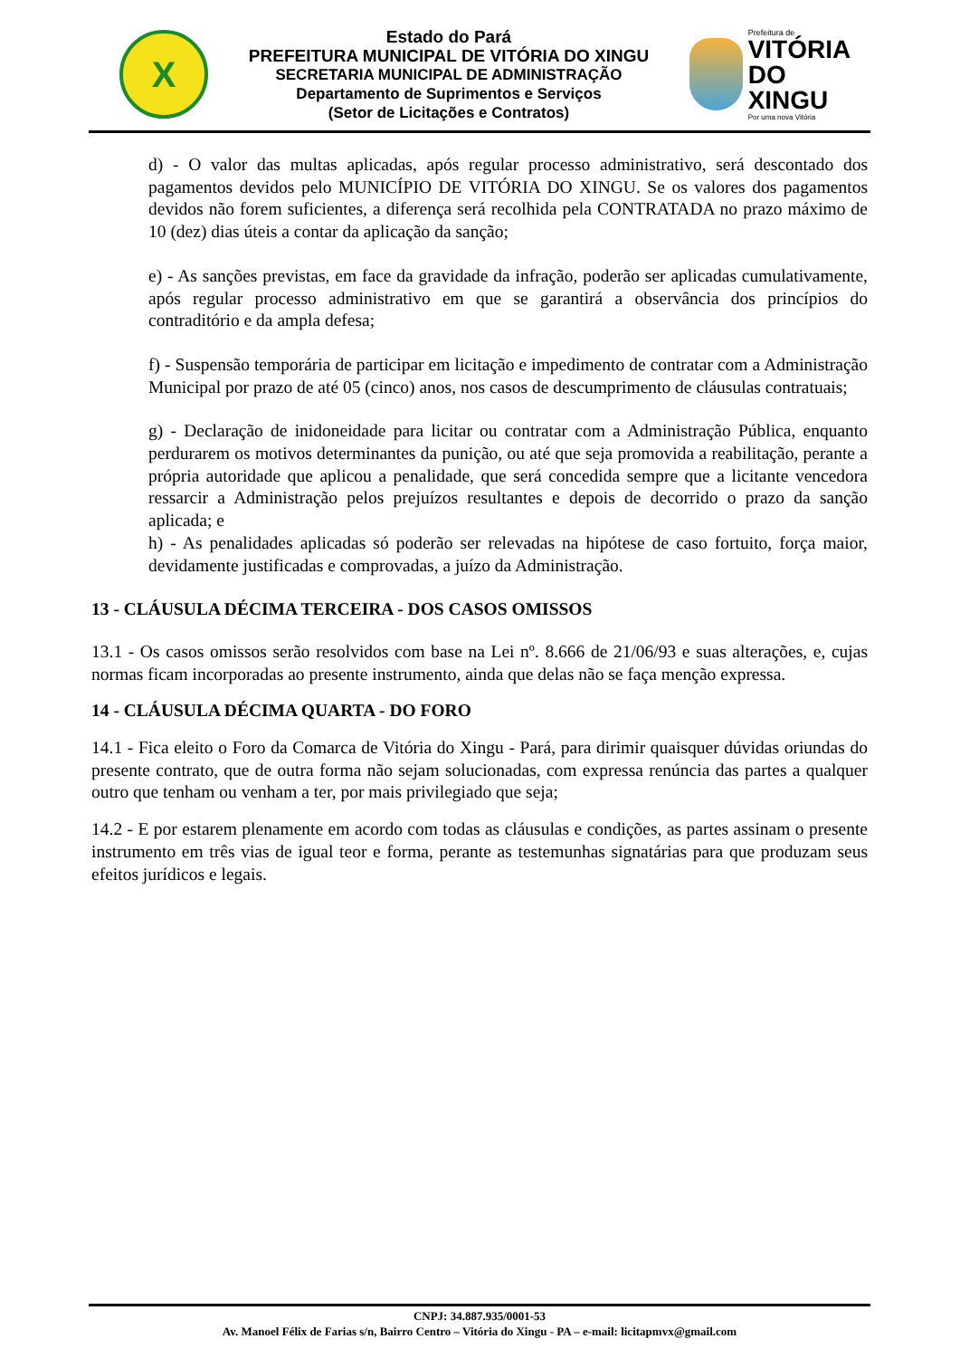X
Estado do Pará
PREFEITURA MUNICIPAL DE VITÓRIA DO XINGU
SECRETARIA MUNICIPAL DE ADMINISTRAÇÃO
Departamento de Suprimentos e Serviços
(Setor de Licitações e Contratos)
Prefeitura de
VITÓRIA
DO XINGU
Por uma nova Vitória
d) - O valor das multas aplicadas, após regular processo administrativo, será descontado dos pagamentos devidos pelo MUNICÍPIO DE VITÓRIA DO XINGU. Se os valores dos pagamentos devidos não forem suficientes, a diferença será recolhida pela CONTRATADA no prazo máximo de 10 (dez) dias úteis a contar da aplicação da sanção;
e) - As sanções previstas, em face da gravidade da infração, poderão ser aplicadas cumulativamente, após regular processo administrativo em que se garantirá a observância dos princípios do contraditório e da ampla defesa;
f) - Suspensão temporária de participar em licitação e impedimento de contratar com a Administração Municipal por prazo de até 05 (cinco) anos, nos casos de descumprimento de cláusulas contratuais;
g) - Declaração de inidoneidade para licitar ou contratar com a Administração Pública, enquanto perdurarem os motivos determinantes da punição, ou até que seja promovida a reabilitação, perante a própria autoridade que aplicou a penalidade, que será concedida sempre que a licitante vencedora ressarcir a Administração pelos prejuízos resultantes e depois de decorrido o prazo da sanção aplicada; e
h) - As penalidades aplicadas só poderão ser relevadas na hipótese de caso fortuito, força maior, devidamente justificadas e comprovadas, a juízo da Administração.
13 - CLÁUSULA DÉCIMA TERCEIRA - DOS CASOS OMISSOS
13.1 - Os casos omissos serão resolvidos com base na Lei nº. 8.666 de 21/06/93 e suas alterações, e, cujas normas ficam incorporadas ao presente instrumento, ainda que delas não se faça menção expressa.
14 - CLÁUSULA DÉCIMA QUARTA - DO FORO
14.1 - Fica eleito o Foro da Comarca de Vitória do Xingu - Pará, para dirimir quaisquer dúvidas oriundas do presente contrato, que de outra forma não sejam solucionadas, com expressa renúncia das partes a qualquer outro que tenham ou venham a ter, por mais privilegiado que seja;
14.2 - E por estarem plenamente em acordo com todas as cláusulas e condições, as partes assinam o presente instrumento em três vias de igual teor e forma, perante as testemunhas signatárias para que produzam seus efeitos jurídicos e legais.
CNPJ: 34.887.935/0001-53
Av. Manoel Félix de Farias s/n, Bairro Centro – Vitória do Xingu - PA – e-mail: licitapmvx@gmail.com